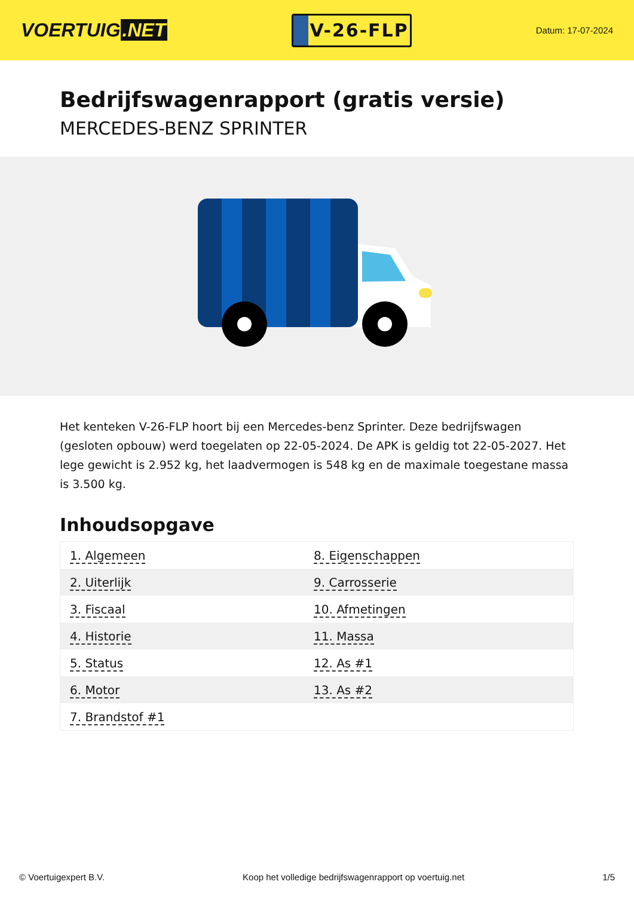VOERTUIG.NET
V-26-FLP
Datum: 17-07-2024
Bedrijfswagenrapport (gratis versie)
MERCEDES-BENZ SPRINTER
Het kenteken V-26-FLP hoort bij een Mercedes-benz Sprinter. Deze bedrijfswagen (gesloten opbouw) werd toegelaten op 22-05-2024. De APK is geldig tot 22-05-2027. Het lege gewicht is 2.952 kg, het laadvermogen is 548 kg en de maximale toegestane massa is 3.500 kg.
Inhoudsopgave
| 1. Algemeen | 8. Eigenschappen |
| 2. Uiterlijk | 9. Carrosserie |
| 3. Fiscaal | 10. Afmetingen |
| 4. Historie | 11. Massa |
| 5. Status | 12. As #1 |
| 6. Motor | 13. As #2 |
| 7. Brandstof #1 | |
© Voertuigexpert B.V. Koop het volledige bedrijfswagenrapport op voertuig.net 1/5